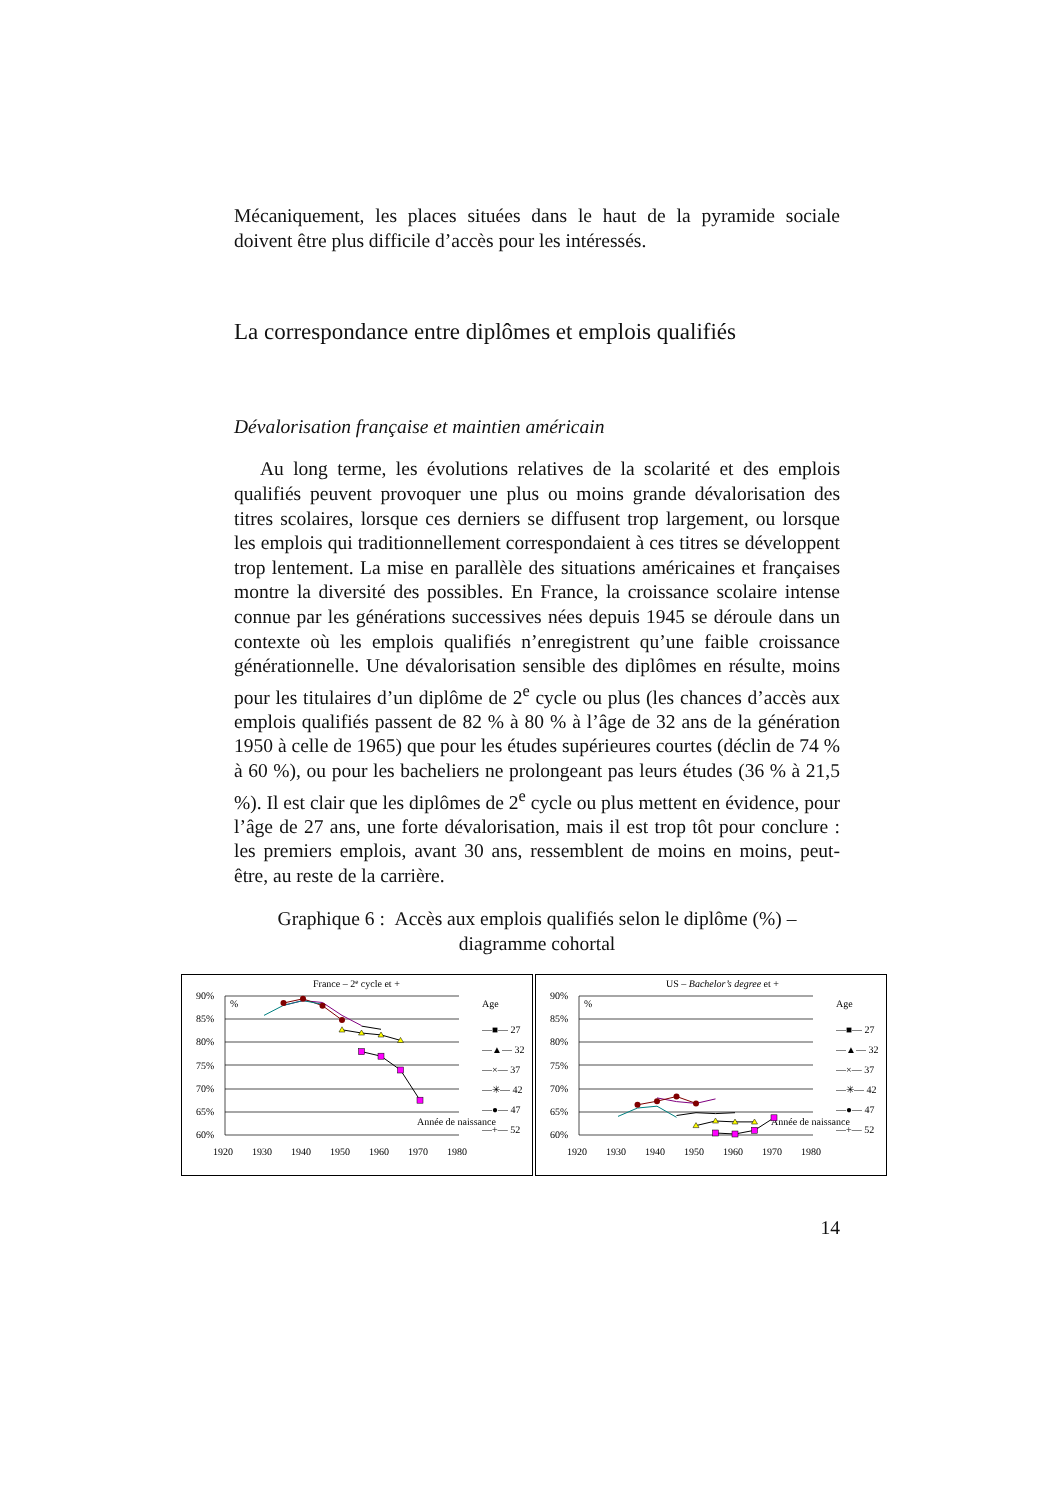Mécaniquement, les places situées dans le haut de la pyramide sociale doivent être plus difficile d’accès pour les intéressés.
La correspondance entre diplômes et emplois qualifiés
Dévalorisation française et maintien américain
Au long terme, les évolutions relatives de la scolarité et des emplois qualifiés peuvent provoquer une plus ou moins grande dévalorisation des titres scolaires, lorsque ces derniers se diffusent trop largement, ou lorsque les emplois qui traditionnellement correspondaient à ces titres se développent trop lentement. La mise en parallèle des situations américaines et françaises montre la diversité des possibles. En France, la croissance scolaire intense connue par les générations successives nées depuis 1945 se déroule dans un contexte où les emplois qualifiés n’enregistrent qu’une faible croissance générationnelle. Une dévalorisation sensible des diplômes en résulte, moins pour les titulaires d’un diplôme de 2<sup>e</sup> cycle ou plus (les chances d’accès aux emplois qualifiés passent de 82 % à 80 % à l’âge de 32 ans de la génération 1950 à celle de 1965) que pour les études supérieures courtes (déclin de 74 % à 60 %), ou pour les bacheliers ne prolongeant pas leurs études (36 % à 21,5 %). Il est clair que les diplômes de 2<sup>e</sup> cycle ou plus mettent en évidence, pour l’âge de 27 ans, une forte dévalorisation, mais il est trop tôt pour conclure : les premiers emplois, avant 30 ans, ressemblent de moins en moins, peut-être, au reste de la carrière.
Graphique 6 : Accès aux emplois qualifiés selon le diplôme (%) –
diagramme cohortal
France – 2e cycle et +
90%
85%
80%
75%
70%
65%
60%
%
1920
1930
1940
1950
1960
1970
1980
Année de naissance
Age
—■— 27
—▲— 32
—×— 37
—✳— 42
—●— 47
—+— 52
US – Bachelor’s degree et +
90%
85%
80%
75%
70%
65%
60%
%
1920
1930
1940
1950
1960
1970
1980
Année de naissance
Age
—■— 27
—▲— 32
—×— 37
—✳— 42
—●— 47
—+— 52
14